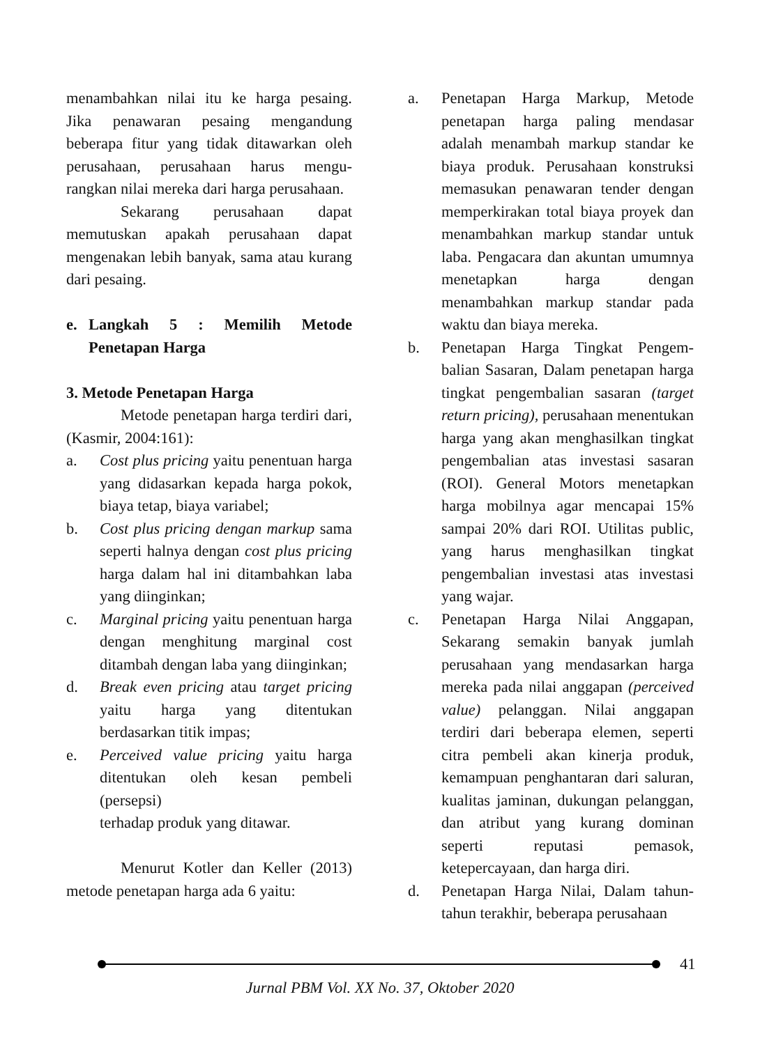menambahkan nilai itu ke harga pesaing. Jika penawaran pesaing mengandung beberapa fitur yang tidak ditawarkan oleh perusahaan, perusahaan harus mengu-rangkan nilai mereka dari harga perusahaan.
Sekarang perusahaan dapat memutuskan apakah perusahaan dapat mengenakan lebih banyak, sama atau kurang dari pesaing.
e. Langkah 5 : Memilih Metode Penetapan Harga
3. Metode Penetapan Harga
Metode penetapan harga terdiri dari, (Kasmir, 2004:161):
a. Cost plus pricing yaitu penentuan harga yang didasarkan kepada harga pokok, biaya tetap, biaya variabel;
b. Cost plus pricing dengan markup sama seperti halnya dengan cost plus pricing harga dalam hal ini ditambahkan laba yang diinginkan;
c. Marginal pricing yaitu penentuan harga dengan menghitung marginal cost ditambah dengan laba yang diinginkan;
d. Break even pricing atau target pricing yaitu harga yang ditentukan berdasarkan titik impas;
e. Perceived value pricing yaitu harga ditentukan oleh kesan pembeli (persepsi)
terhadap produk yang ditawar.
Menurut Kotler dan Keller (2013) metode penetapan harga ada 6 yaitu:
a. Penetapan Harga Markup, Metode penetapan harga paling mendasar adalah menambah markup standar ke biaya produk. Perusahaan konstruksi memasukan penawaran tender dengan memperkirakan total biaya proyek dan menambahkan markup standar untuk laba. Pengacara dan akuntan umumnya menetapkan harga dengan menambahkan markup standar pada waktu dan biaya mereka.
b. Penetapan Harga Tingkat Pengem-balian Sasaran, Dalam penetapan harga tingkat pengembalian sasaran (target return pricing), perusahaan menentukan harga yang akan menghasilkan tingkat pengembalian atas investasi sasaran (ROI). General Motors menetapkan harga mobilnya agar mencapai 15% sampai 20% dari ROI. Utilitas public, yang harus menghasilkan tingkat pengembalian investasi atas investasi yang wajar.
c. Penetapan Harga Nilai Anggapan, Sekarang semakin banyak jumlah perusahaan yang mendasarkan harga mereka pada nilai anggapan (perceived value) pelanggan. Nilai anggapan terdiri dari beberapa elemen, seperti citra pembeli akan kinerja produk, kemampuan penghantaran dari saluran, kualitas jaminan, dukungan pelanggan, dan atribut yang kurang dominan seperti reputasi pemasok, ketepercayaan, dan harga diri.
d. Penetapan Harga Nilai, Dalam tahun-tahun terakhir, beberapa perusahaan
41
Jurnal PBM Vol. XX No. 37, Oktober 2020